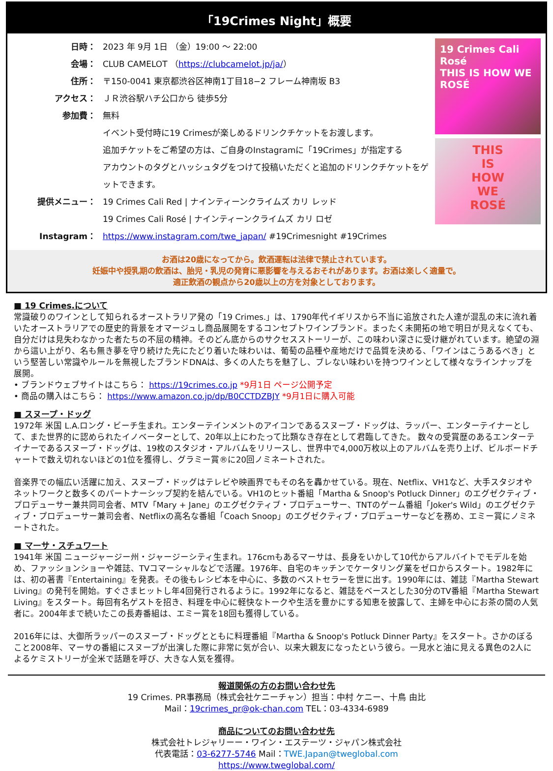「19Crimes Night」概要
日時： 2023 年 9月 1日 （金）19:00 ～ 22:00
会場： CLUB CAMELOT （https://clubcamelot.jp/ja/）
住所： 〒150-0041 東京都渋谷区神南1丁目18−2 フレーム神南坂 B3
アクセス： ＪＲ渋谷駅ハチ公口から 徒歩5分
参加費： 無料
イベント受付時に19 Crimesが楽しめるドリンクチケットをお渡します。
追加チケットをご希望の方は、ご自身のInstagramに「19Crimes」が指定する
アカウントのタグとハッシュタグをつけて投稿いただくと追加のドリンクチケットをゲットできます。
提供メニュー： 19 Crimes Cali Red | ナインティーンクライムズ カリ レッド
19 Crimes Cali Rosé | ナインティーンクライムズ カリ ロゼ
Instagram： https://www.instagram.com/twe_japan/ #19Crimesnight #19Crimes
19 Crimes Cali Rosé
THIS IS HOW WE ROSÉ
THIS
IS
HOW
WE
ROSÉ
お酒は20歳になってから。飲酒運転は法律で禁止されています。
妊娠中や授乳期の飲酒は、胎児・乳児の発育に悪影響を与えるおそれがあります。お酒は楽しく適量で。
適正飲酒の観点から20歳以上の方を対象としております。
■ 19 Crimes.について
常識破りのワインとして知られるオーストラリア発の「19 Crimes.」は、1790年代イギリスから不当に追放された人達が混乱の末に流れ着いたオーストラリアでの歴史的背景をオマージュし商品展開をするコンセプトワインブランド。まったく未開拓の地で明日が見えなくても、自分だけは見失わなかった者たちの不屈の精神。そのどん底からのサクセスストーリーが、この味わい深さに受け継がれています。絶望の淵から這い上がり、名も無き夢を守り続けた先にたどり着いた味わいは、葡萄の品種や産地だけで品質を決める、「ワインはこうあるべき」という堅苦しい常識やルールを無視したブランドDNAは、多くの人たちを魅了し、ブレない味わいを持つワインとして様々なラインナップを展開。
• ブランドウェブサイトはこちら： https://19crimes.co.jp *9月1日 ページ公開予定
• 商品の購入はこちら： https://www.amazon.co.jp/dp/B0CCTDZBJY *9月1日に購入可能
■ スヌープ・ドッグ
1972年 米国 L.A.ロング・ビーチ生まれ。エンターテインメントのアイコンであるスヌープ・ドッグは、ラッパー、エンターテイナーとして、また世界的に認められたイノベーターとして、20年以上にわたって比類なき存在として君臨してきた。 数々の受賞歴のあるエンターテイナーであるスヌープ・ドッグは、19枚のスタジオ・アルバムをリリースし、世界中で4,000万枚以上のアルバムを売り上げ、ビルボードチャートで数え切れないほどの1位を獲得し、グラミー賞®に20回ノミネートされた。
音楽界での幅広い活躍に加え、スヌープ・ドッグはテレビや映画界でもその名を轟かせている。現在、Netflix、VH1など、大手スタジオやネットワークと数多くのパートナーシップ契約を結んでいる。VH1のヒット番組「Martha & Snoop's Potluck Dinner」のエグゼクティブ・プロデューサー兼共同司会者、MTV「Mary + Jane」のエグゼクティブ・プロデューサー、TNTのゲーム番組「Joker's Wild」のエグゼクティブ・プロデューサー兼司会者、Netflixの高名な番組「Coach Snoop」のエグゼクティブ・プロデューサーなどを務め、エミー賞にノミネートされた。
■ マーサ・スチュワート
1941年 米国 ニュージャージー州・ジャージーシティ生まれ。176cmもあるマーサは、長身をいかして10代からアルバイトでモデルを始め、ファッションショーや雑誌、TVコマーシャルなどで活躍。1976年、自宅のキッチンでケータリング業をゼロからスタート。1982年には、初の著書『Entertaining』を発表。その後もレシピ本を中心に、多数のベストセラーを世に出す。1990年には、雑誌『Martha Stewart Living』の発刊を開始。すぐさまヒットし年4回発行されるように。1992年になると、雑誌をベースとした30分のTV番組『Martha Stewart Living』をスタート。毎回有名ゲストを招き、料理を中心に軽快なトークや生活を豊かにする知恵を披露して、主婦を中心にお茶の間の人気者に。2004年まで続いたこの長寿番組は、エミー賞を18回も獲得している。
2016年には、大御所ラッパーのスヌープ・ドッグとともに料理番組『Martha & Snoop's Potluck Dinner Party』をスタート。さかのぼること2008年、マーサの番組にスヌープが出演した際に非常に気が合い、以来大親友になったという彼ら。一見水と油に見える異色の2人によるケミストリーが全米で話題を呼び、大きな人気を獲得。
報道関係の方のお問い合わせ先
19 Crimes. PR事務局（株式会社ケニーチャン）担当：中村 ケニー、十鳥 由比
Mail：19crimes_pr@ok-chan.com TEL：03-4334-6989
商品についてのお問い合わせ先
株式会社トレジャリーー・ワイン・エステーツ・ジャパン株式会社
代表電話：03-6277-5746 Mail：TWE.Japan@tweglobal.com
https://www.tweglobal.com/